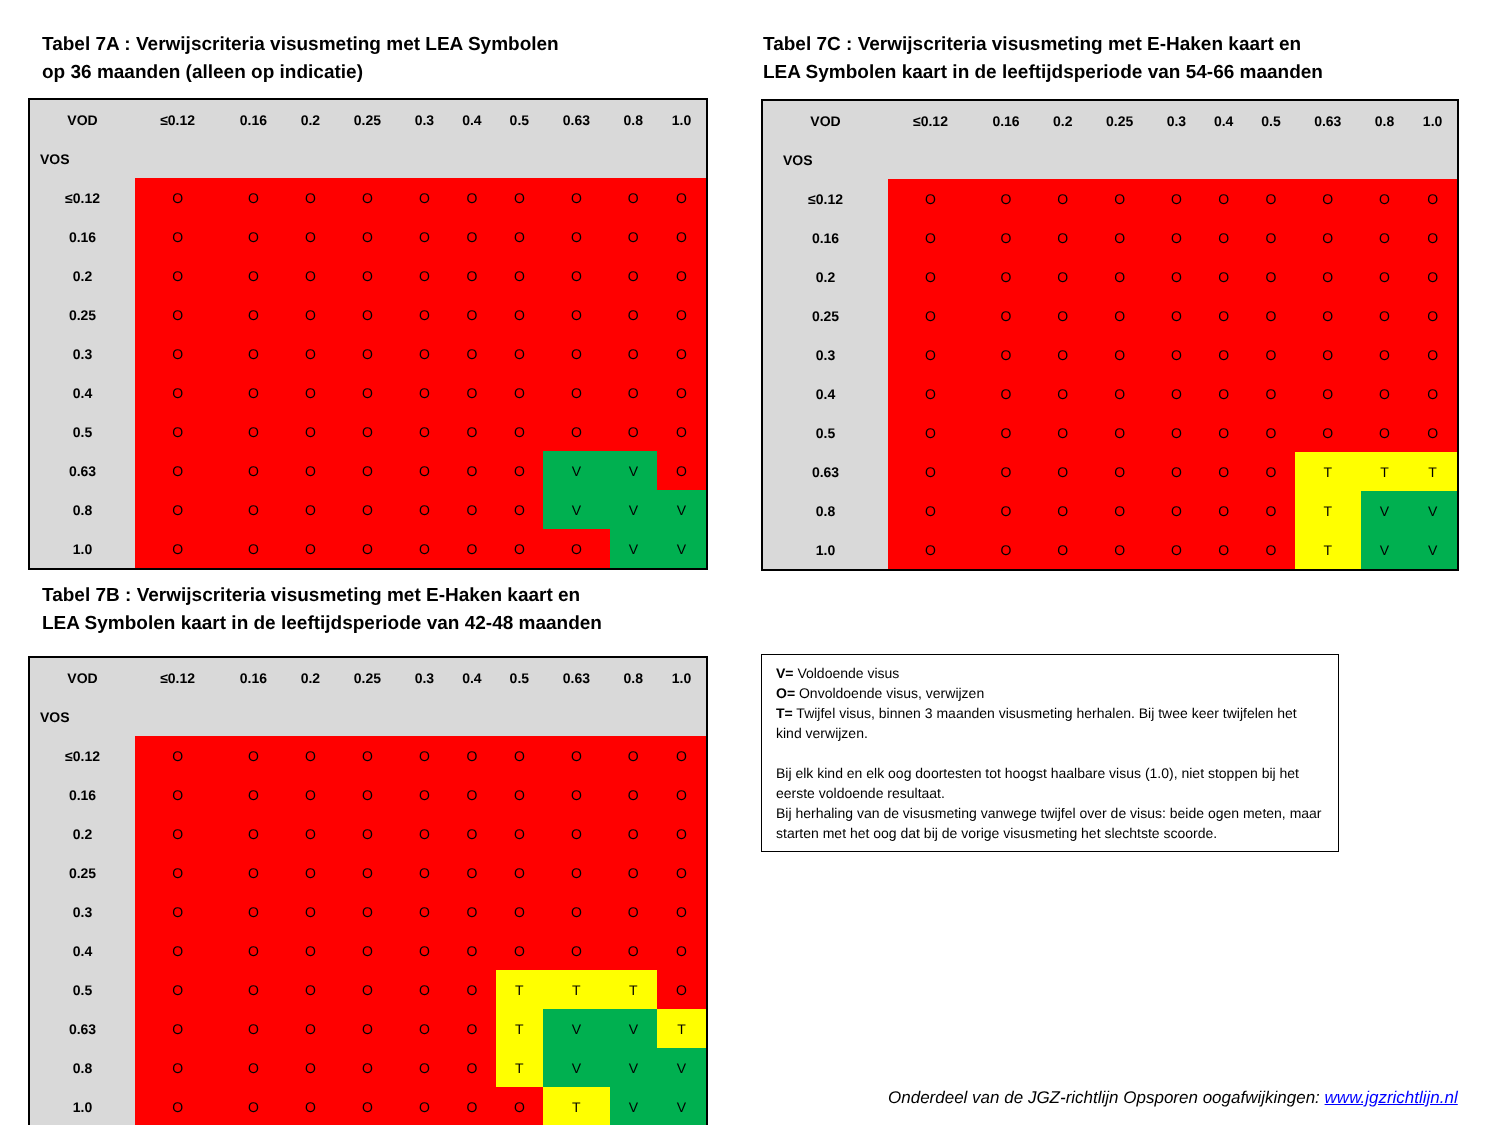Tabel 7A : Verwijscriteria visusmeting met LEA Symbolen
op 36 maanden (alleen op indicatie)
| VOD | ≤0.12 | 0.16 | 0.2 | 0.25 | 0.3 | 0.4 | 0.5 | 0.63 | 0.8 | 1.0 |
| --- | --- | --- | --- | --- | --- | --- | --- | --- | --- | --- |
| VOS | | | | | | | | | | |
| ≤0.12 | O | O | O | O | O | O | O | O | O | O |
| 0.16 | O | O | O | O | O | O | O | O | O | O |
| 0.2 | O | O | O | O | O | O | O | O | O | O |
| 0.25 | O | O | O | O | O | O | O | O | O | O |
| 0.3 | O | O | O | O | O | O | O | O | O | O |
| 0.4 | O | O | O | O | O | O | O | O | O | O |
| 0.5 | O | O | O | O | O | O | O | O | O | O |
| 0.63 | O | O | O | O | O | O | O | V | V | O |
| 0.8 | O | O | O | O | O | O | O | V | V | V |
| 1.0 | O | O | O | O | O | O | O | O | V | V |
Tabel 7C : Verwijscriteria visusmeting met E-Haken kaart en
LEA Symbolen kaart in de leeftijdsperiode van 54-66 maanden
| VOD | ≤0.12 | 0.16 | 0.2 | 0.25 | 0.3 | 0.4 | 0.5 | 0.63 | 0.8 | 1.0 |
| --- | --- | --- | --- | --- | --- | --- | --- | --- | --- | --- |
| VOS | | | | | | | | | | |
| ≤0.12 | O | O | O | O | O | O | O | O | O | O |
| 0.16 | O | O | O | O | O | O | O | O | O | O |
| 0.2 | O | O | O | O | O | O | O | O | O | O |
| 0.25 | O | O | O | O | O | O | O | O | O | O |
| 0.3 | O | O | O | O | O | O | O | O | O | O |
| 0.4 | O | O | O | O | O | O | O | O | O | O |
| 0.5 | O | O | O | O | O | O | O | O | O | O |
| 0.63 | O | O | O | O | O | O | O | T | T | T |
| 0.8 | O | O | O | O | O | O | O | T | V | V |
| 1.0 | O | O | O | O | O | O | O | T | V | V |
Tabel 7B : Verwijscriteria visusmeting met E-Haken kaart en
LEA Symbolen kaart in de leeftijdsperiode van 42-48 maanden
| VOD | ≤0.12 | 0.16 | 0.2 | 0.25 | 0.3 | 0.4 | 0.5 | 0.63 | 0.8 | 1.0 |
| --- | --- | --- | --- | --- | --- | --- | --- | --- | --- | --- |
| VOS | | | | | | | | | | |
| ≤0.12 | O | O | O | O | O | O | O | O | O | O |
| 0.16 | O | O | O | O | O | O | O | O | O | O |
| 0.2 | O | O | O | O | O | O | O | O | O | O |
| 0.25 | O | O | O | O | O | O | O | O | O | O |
| 0.3 | O | O | O | O | O | O | O | O | O | O |
| 0.4 | O | O | O | O | O | O | O | O | O | O |
| 0.5 | O | O | O | O | O | O | T | T | T | O |
| 0.63 | O | O | O | O | O | O | T | V | V | T |
| 0.8 | O | O | O | O | O | O | T | V | V | V |
| 1.0 | O | O | O | O | O | O | O | T | V | V |
V= Voldoende visus
O= Onvoldoende visus, verwijzen
T= Twijfel visus, binnen 3 maanden visusmeting herhalen. Bij twee keer twijfelen het kind verwijzen.
Bij elk kind en elk oog doortesten tot hoogst haalbare visus (1.0), niet stoppen bij het eerste voldoende resultaat.
Bij herhaling van de visusmeting vanwege twijfel over de visus: beide ogen meten, maar starten met het oog dat bij de vorige visusmeting het slechtste scoorde.
Onderdeel van de JGZ-richtlijn Opsporen oogafwijkingen: www.jgzrichtlijn.nl